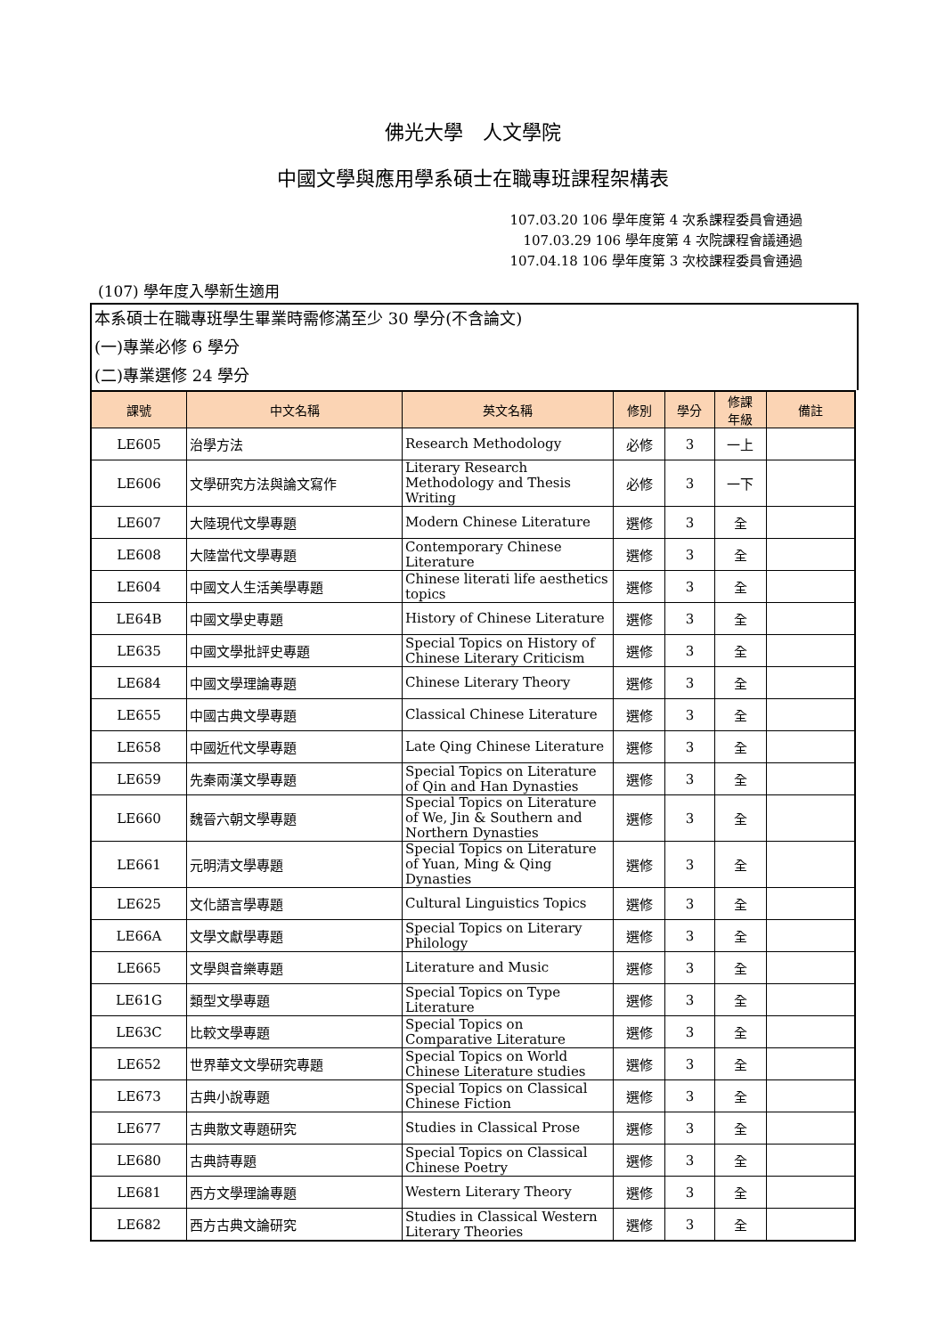佛光大學　人文學院
中國文學與應用學系碩士在職專班課程架構表
107.03.20 106 學年度第 4 次系課程委員會通過
107.03.29 106 學年度第 4 次院課程會議通過
107.04.18 106 學年度第 3 次校課程委員會通過
(107) 學年度入學新生適用
本系碩士在職專班學生畢業時需修滿至少 30 學分(不含論文)
(一)專業必修 6 學分
(二)專業選修 24 學分
| 課號 | 中文名稱 | 英文名稱 | 修別 | 學分 | 修課 年級 | 備註 |
| --- | --- | --- | --- | --- | --- | --- |
| LE605 | 治學方法 | Research Methodology | 必修 | 3 | 一上 | |
| LE606 | 文學研究方法與論文寫作 | Literary Research Methodology and Thesis Writing | 必修 | 3 | 一下 | |
| LE607 | 大陸現代文學專題 | Modern Chinese Literature | 選修 | 3 | 全 | |
| LE608 | 大陸當代文學專題 | Contemporary Chinese Literature | 選修 | 3 | 全 | |
| LE604 | 中國文人生活美學專題 | Chinese literati life aesthetics topics | 選修 | 3 | 全 | |
| LE64B | 中國文學史專題 | History of Chinese Literature | 選修 | 3 | 全 | |
| LE635 | 中國文學批評史專題 | Special Topics on History of Chinese Literary Criticism | 選修 | 3 | 全 | |
| LE684 | 中國文學理論專題 | Chinese Literary Theory | 選修 | 3 | 全 | |
| LE655 | 中國古典文學專題 | Classical Chinese Literature | 選修 | 3 | 全 | |
| LE658 | 中國近代文學專題 | Late Qing Chinese Literature | 選修 | 3 | 全 | |
| LE659 | 先秦兩漢文學專題 | Special Topics on Literature of Qin and Han Dynasties | 選修 | 3 | 全 | |
| LE660 | 魏晉六朝文學專題 | Special Topics on Literature of We, Jin & Southern and Northern Dynasties | 選修 | 3 | 全 | |
| LE661 | 元明清文學專題 | Special Topics on Literature of Yuan, Ming & Qing Dynasties | 選修 | 3 | 全 | |
| LE625 | 文化語言學專題 | Cultural Linguistics Topics | 選修 | 3 | 全 | |
| LE66A | 文學文獻學專題 | Special Topics on Literary Philology | 選修 | 3 | 全 | |
| LE665 | 文學與音樂專題 | Literature and Music | 選修 | 3 | 全 | |
| LE61G | 類型文學專題 | Special Topics on Type Literature | 選修 | 3 | 全 | |
| LE63C | 比較文學專題 | Special Topics on Comparative Literature | 選修 | 3 | 全 | |
| LE652 | 世界華文文學研究專題 | Special Topics on World Chinese Literature studies | 選修 | 3 | 全 | |
| LE673 | 古典小說專題 | Special Topics on Classical Chinese Fiction | 選修 | 3 | 全 | |
| LE677 | 古典散文專題研究 | Studies in Classical Prose | 選修 | 3 | 全 | |
| LE680 | 古典詩專題 | Special Topics on Classical Chinese Poetry | 選修 | 3 | 全 | |
| LE681 | 西方文學理論專題 | Western Literary Theory | 選修 | 3 | 全 | |
| LE682 | 西方古典文論研究 | Studies in Classical Western Literary Theories | 選修 | 3 | 全 | |